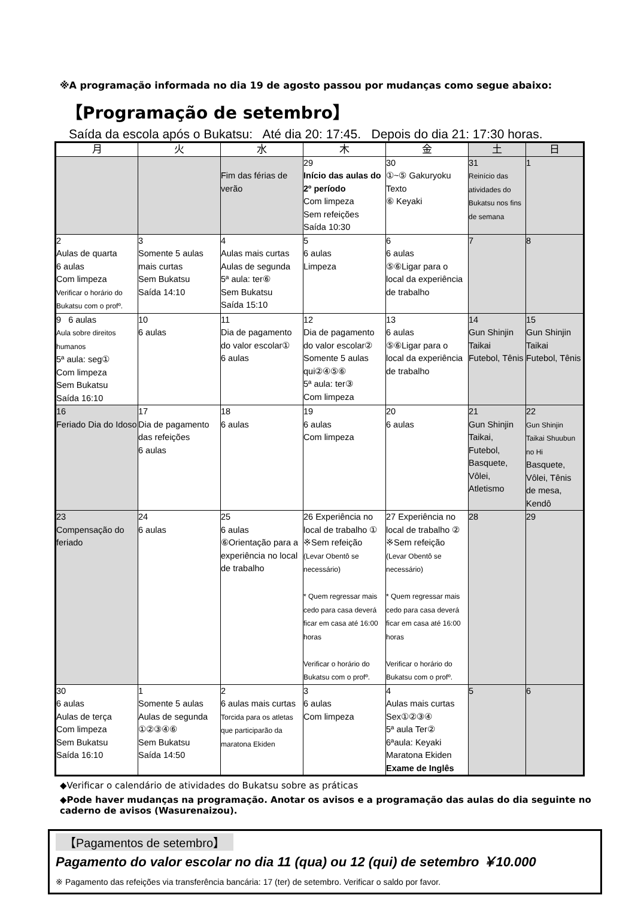※A programação informada no dia 19 de agosto passou por mudanças como segue abaixo:
【Programação de setembro】
Saída da escola após o Bukatsu: Até dia 20: 17:45. Depois do dia 21: 17:30 horas.
| 月 | 火 | 水 | 木 | 金 | 土 | 日 |
| --- | --- | --- | --- | --- | --- | --- |
| | | Fim das férias de verão | 29 Início das aulas do 2º período Com limpeza Sem refeições Saída 10:30 | 30 ①~⑤ Gakuryoku Texto ⑥ Keyaki | 31 Reinício das atividades do Bukatsu nos fins de semana | 1 |
| 2 Aulas de quarta 6 aulas Com limpeza Verificar o horário do Bukatsu com o profº. | 3 Somente 5 aulas mais curtas Sem Bukatsu Saída 14:10 | 4 Aulas mais curtas Aulas de segunda 5ª aula: ter⑥ Sem Bukatsu Saída 15:10 | 5 6 aulas Limpeza | 6 6 aulas ⑤⑥Ligar para o local da experiência de trabalho | 7 | 8 |
| 9 6 aulas Aula sobre direitos humanos 5ª aula: seg① Com limpeza Sem Bukatsu Saída 16:10 | 10 6 aulas | 11 Dia de pagamento do valor escolar① 6 aulas | 12 Dia de pagamento do valor escolar② Somente 5 aulas qui②④⑤⑥ 5ª aula: ter③ Com limpeza | 13 6 aulas ⑤⑥Ligar para o local da experiência de trabalho | 14 Gun Shinjin Taikai Futebol, Tênis | 15 Gun Shinjin Taikai Futebol, Tênis |
| 16 Feriado Dia do Idoso | 17 Dia de pagamento das refeições 6 aulas | 18 6 aulas | 19 6 aulas Com limpeza | 20 6 aulas | 21 Gun Shinjin Taikai, Futebol, Basquete, Vôlei, Atletismo | 22 Gun Shinjin Taikai Shuubun no Hi Basquete, Vôlei, Tênis de mesa, Kendô |
| 23 Compensação do feriado | 24 6 aulas | 25 6 aulas ⑥Orientação para a experiência no local de trabalho | 26 Experiência no local de trabalho ① ※Sem refeição (Levar Obentô se necessário) * Quem regressar mais cedo para casa deverá ficar em casa até 16:00 horas Verificar o horário do Bukatsu com o profº. | 27 Experiência no local de trabalho ② ※Sem refeição (Levar Obentô se necessário) * Quem regressar mais cedo para casa deverá ficar em casa até 16:00 horas Verificar o horário do Bukatsu com o profº. | 28 | 29 |
| 30 6 aulas Aulas de terça Com limpeza Sem Bukatsu Saída 16:10 | 1 Somente 5 aulas Aulas de segunda ①②③④⑥ Sem Bukatsu Saída 14:50 | 2 6 aulas mais curtas Torcida para os atletas que participarão da maratona Ekiden | 3 6 aulas Com limpeza | 4 Aulas mais curtas Sex①②③④ 5ª aula Ter② 6ªaula: Keyaki Maratona Ekiden Exame de Inglês | 5 | 6 |
◆Verificar o calendário de atividades do Bukatsu sobre as práticas
◆Pode haver mudanças na programação. Anotar os avisos e a programação das aulas do dia seguinte no caderno de avisos (Wasurenaizou).
【Pagamentos de setembro】
Pagamento do valor escolar no dia 11 (qua) ou 12 (qui) de setembro ￥10.000
※ Pagamento das refeições via transferência bancária: 17 (ter) de setembro. Verificar o saldo por favor.